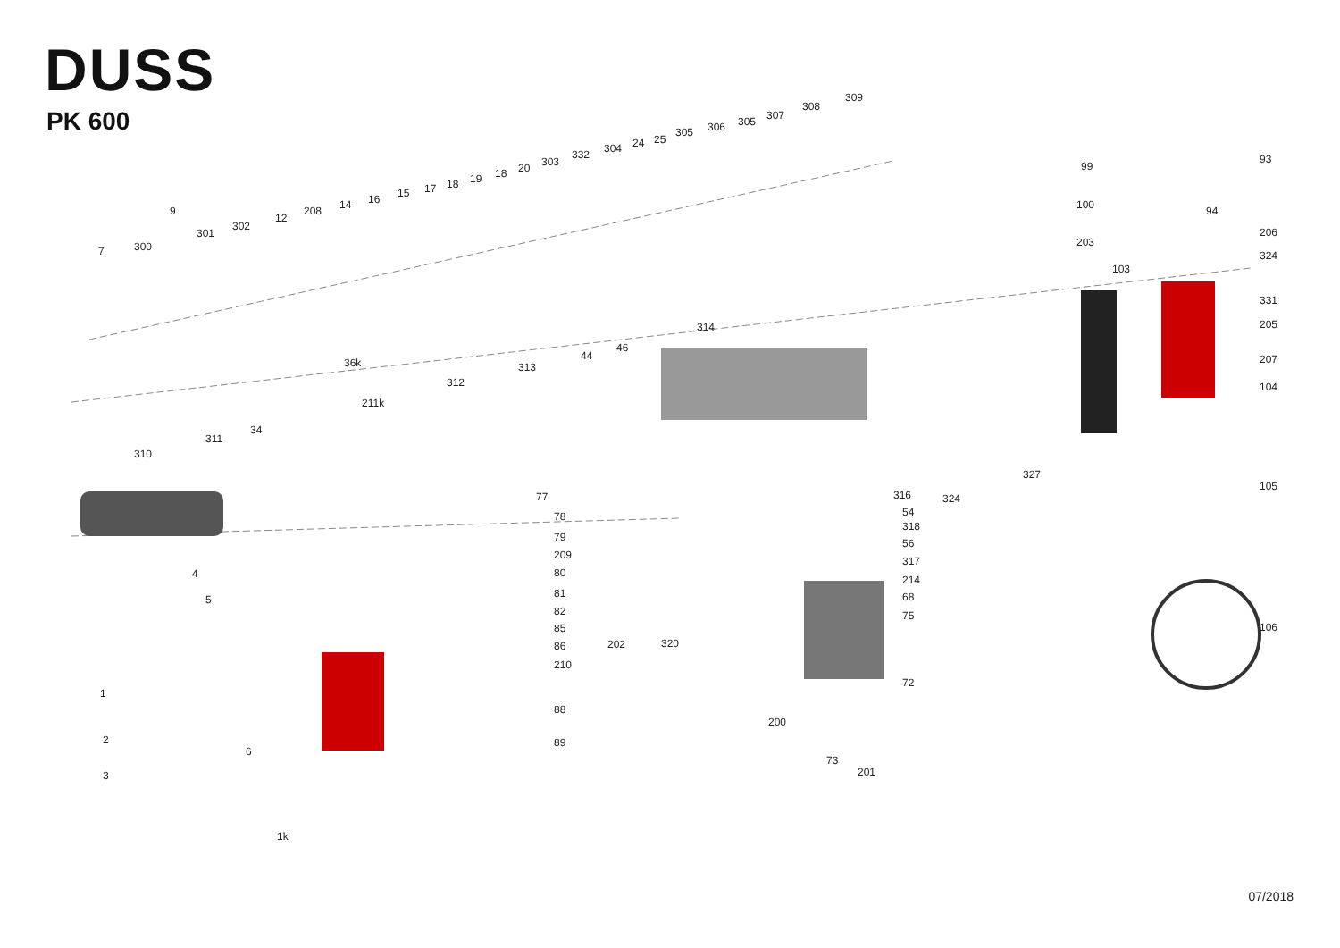DUSS
PK 600
7
300
9
301
302
12
208
14
16
15
17
18
19
18
20
303
332
304
24
25
305
306
305
307
308
309
93
99
100
94
206
203
324
103
331
205
207
104
105
106
310
311
34
36k
211k
312
313
44
46
314
77
78
79
209
80
81
82
85
86
210
88
89
316
54
318
56
317
214
68
75
72
200
73
201
327
324
202
320
1
2
3
4
5
6
1k
07/2018